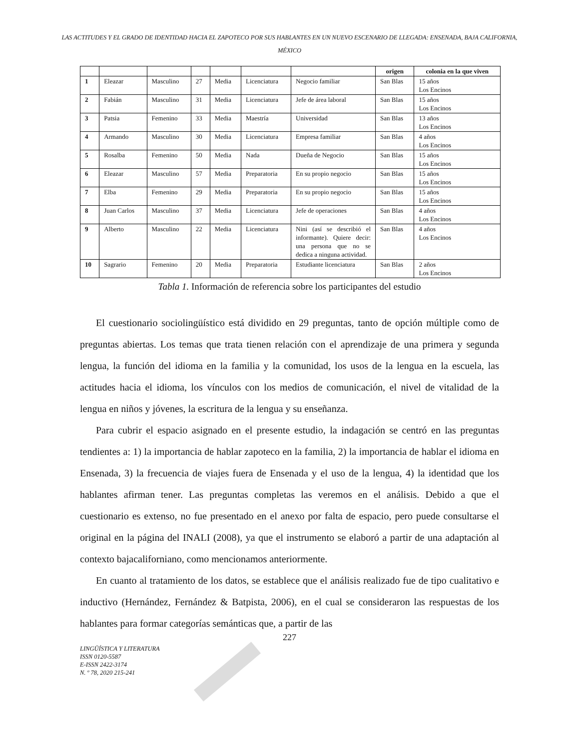LAS ACTITUDES Y EL GRADO DE IDENTIDAD HACIA EL ZAPOTECO POR SUS HABLANTES EN UN NUEVO ESCENARIO DE LLEGADA: ENSENADA, BAJA CALIFORNIA, MÉXICO
| | | | | | | | origen | colonia en la que viven |
| --- | --- | --- | --- | --- | --- | --- | --- | --- |
| 1 | Eleazar | Masculino | 27 | Media | Licenciatura | Negocio familiar | San Blas | 15 años Los Encinos |
| 2 | Fabián | Masculino | 31 | Media | Licenciatura | Jefe de área laboral | San Blas | 15 años Los Encinos |
| 3 | Patsia | Femenino | 33 | Media | Maestría | Universidad | San Blas | 13 años Los Encinos |
| 4 | Armando | Masculino | 30 | Media | Licenciatura | Empresa familiar | San Blas | 4 años Los Encinos |
| 5 | Rosalba | Femenino | 50 | Media | Nada | Dueña de Negocio | San Blas | 15 años Los Encinos |
| 6 | Eleazar | Masculino | 57 | Media | Preparatoria | En su propio negocio | San Blas | 15 años Los Encinos |
| 7 | Elba | Femenino | 29 | Media | Preparatoria | En su propio negocio | San Blas | 15 años Los Encinos |
| 8 | Juan Carlos | Masculino | 37 | Media | Licenciatura | Jefe de operaciones | San Blas | 4 años Los Encinos |
| 9 | Alberto | Masculino | 22 | Media | Licenciatura | Nini (así se describió el informante). Quiere decir: una persona que no se dedica a ninguna actividad. | San Blas | 4 años Los Encinos |
| 10 | Sagrario | Femenino | 20 | Media | Preparatoria | Estudiante licenciatura | San Blas | 2 años Los Encinos |
Tabla 1. Información de referencia sobre los participantes del estudio
El cuestionario sociolingüístico está dividido en 29 preguntas, tanto de opción múltiple como de preguntas abiertas. Los temas que trata tienen relación con el aprendizaje de una primera y segunda lengua, la función del idioma en la familia y la comunidad, los usos de la lengua en la escuela, las actitudes hacia el idioma, los vínculos con los medios de comunicación, el nivel de vitalidad de la lengua en niños y jóvenes, la escritura de la lengua y su enseñanza.
Para cubrir el espacio asignado en el presente estudio, la indagación se centró en las preguntas tendientes a: 1) la importancia de hablar zapoteco en la familia, 2) la importancia de hablar el idioma en Ensenada, 3) la frecuencia de viajes fuera de Ensenada y el uso de la lengua, 4) la identidad que los hablantes afirman tener. Las preguntas completas las veremos en el análisis. Debido a que el cuestionario es extenso, no fue presentado en el anexo por falta de espacio, pero puede consultarse el original en la página del INALI (2008), ya que el instrumento se elaboró a partir de una adaptación al contexto bajacaliforniano, como mencionamos anteriormente.
En cuanto al tratamiento de los datos, se establece que el análisis realizado fue de tipo cualitativo e inductivo (Hernández, Fernández & Batpista, 2006), en el cual se consideraron las respuestas de los hablantes para formar categorías semánticas que, a partir de las
227
LINGÜÍSTICA Y LITERATURA
ISSN 0120-5587
E-ISSN 2422-3174
N. º 78, 2020 215-241